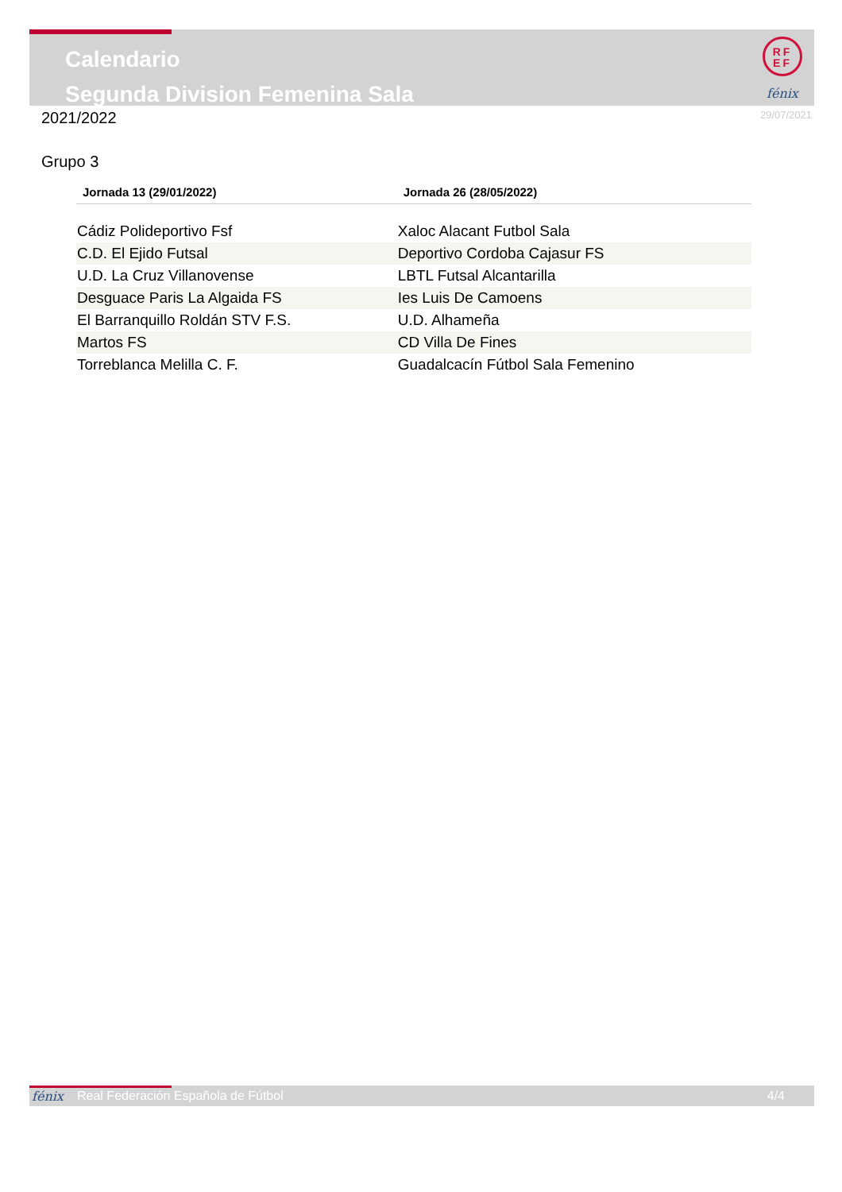Calendario
Segunda Division Femenina Sala
RF
EF
fénix
2021/2022 29/07/2021
Grupo 3
| Jornada 13 (29/01/2022) | Jornada 26 (28/05/2022) |
| --- | --- |
| Cádiz Polideportivo Fsf | Xaloc Alacant Futbol Sala |
| C.D. El Ejido Futsal | Deportivo Cordoba Cajasur FS |
| U.D. La Cruz Villanovense | LBTL Futsal Alcantarilla |
| Desguace Paris La Algaida FS | Ies Luis De Camoens |
| El Barranquillo Roldán STV F.S. | U.D. Alhameña |
| Martos FS | CD Villa De Fines |
| Torreblanca Melilla C. F. | Guadalcacín Fútbol Sala Femenino |
fénix Real Federación Española de Fútbol 4/4